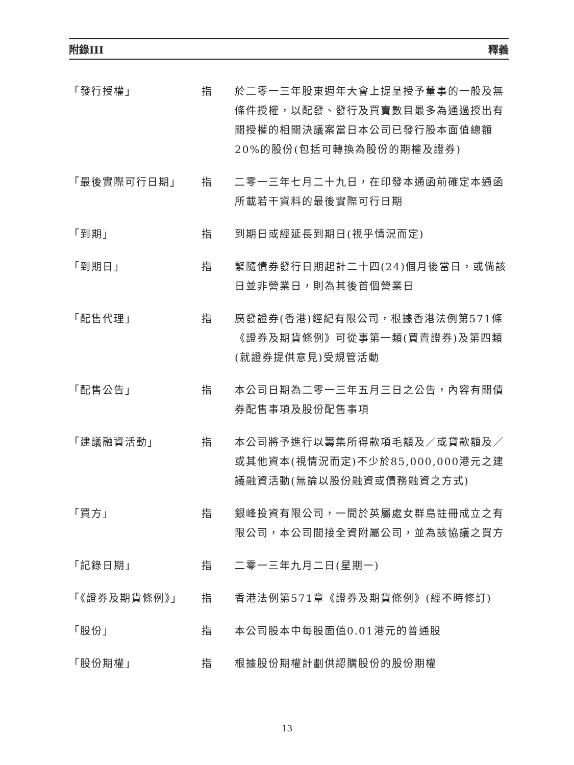附錄III 釋義
「發行授權」 指 於二零一三年股東週年大會上提呈授予董事的一般及無條件授權，以配發、發行及買賣數目最多為通過授出有關授權的相關決議案當日本公司已發行股本面值總額20%的股份(包括可轉換為股份的期權及證券)
「最後實際可行日期」 指 二零一三年七月二十九日，在印發本通函前確定本通函所載若干資料的最後實際可行日期
「到期」 指 到期日或經延長到期日(視乎情況而定)
「到期日」 指 緊隨債券發行日期起計二十四(24)個月後當日，或倘該日並非營業日，則為其後首個營業日
「配售代理」 指 廣發證券(香港)經紀有限公司，根據香港法例第571條《證券及期貨條例》可從事第一類(買賣證券)及第四類(就證券提供意見)受規管活動
「配售公告」 指 本公司日期為二零一三年五月三日之公告，內容有關債券配售事項及股份配售事項
「建議融資活動」 指 本公司將予進行以籌集所得款項毛額及／或貸款額及／或其他資本(視情況而定)不少於85,000,000港元之建議融資活動(無論以股份融資或債務融資之方式)
「買方」 指 銀峰投資有限公司，一間於英屬處女群島註冊成立之有限公司，本公司間接全資附屬公司，並為該協議之買方
「記錄日期」 指 二零一三年九月二日(星期一)
「《證券及期貨條例》」 指 香港法例第571章《證券及期貨條例》(經不時修訂)
「股份」 指 本公司股本中每股面值0.01港元的普通股
「股份期權」 指 根據股份期權計劃供認購股份的股份期權
13